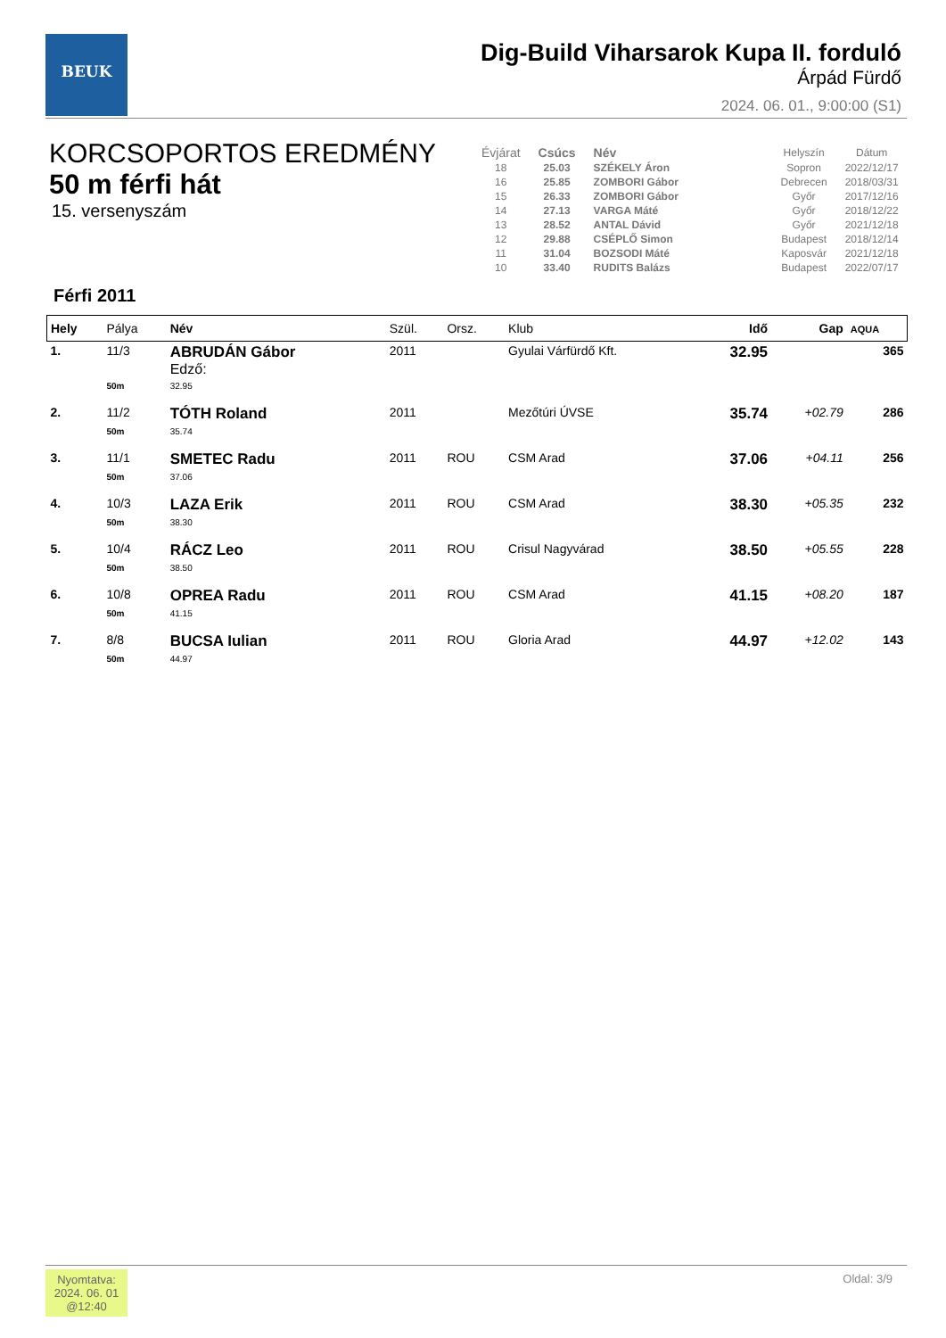BEUK
Dig-Build Viharsarok Kupa II. forduló
Árpád Fürdő
2024. 06. 01., 9:00:00 (S1)
KORCSOPORTOS EREDMÉNY
50 m férfi hát
15. versenyszám
| Évjárat | Csúcs | Név | Helyszín | Dátum |
| --- | --- | --- | --- | --- |
| 18 | 25.03 | SZÉKELY Áron | Sopron | 2022/12/17 |
| 16 | 25.85 | ZOMBORI Gábor | Debrecen | 2018/03/31 |
| 15 | 26.33 | ZOMBORI Gábor | Győr | 2017/12/16 |
| 14 | 27.13 | VARGA Máté | Győr | 2018/12/22 |
| 13 | 28.52 | ANTAL Dávid | Győr | 2021/12/18 |
| 12 | 29.88 | CSÉPLŐ Simon | Budapest | 2018/12/14 |
| 11 | 31.04 | BOZSODI Máté | Kaposvár | 2021/12/18 |
| 10 | 33.40 | RUDITS Balázs | Budapest | 2022/07/17 |
Férfi 2011
| Hely | Pálya | Név | Szül. | Orsz. | Klub | Idő | Gap | AQUA |
| --- | --- | --- | --- | --- | --- | --- | --- | --- |
| 1. | 11/3 | ABRUDÁN Gábor Edző: | 2011 | | Gyulai Várfürdő Kft. | 32.95 | | 365 |
| | 50m | 32.95 | | | | | | |
| 2. | 11/2 | TÓTH Roland | 2011 | | Mezőtúri ÚVSE | 35.74 | +02.79 | 286 |
| | 50m | 35.74 | | | | | | |
| 3. | 11/1 | SMETEC Radu | 2011 | ROU | CSM Arad | 37.06 | +04.11 | 256 |
| | 50m | 37.06 | | | | | | |
| 4. | 10/3 | LAZA Erik | 2011 | ROU | CSM Arad | 38.30 | +05.35 | 232 |
| | 50m | 38.30 | | | | | | |
| 5. | 10/4 | RÁCZ Leo | 2011 | ROU | Crisul Nagyvárad | 38.50 | +05.55 | 228 |
| | 50m | 38.50 | | | | | | |
| 6. | 10/8 | OPREA Radu | 2011 | ROU | CSM Arad | 41.15 | +08.20 | 187 |
| | 50m | 41.15 | | | | | | |
| 7. | 8/8 | BUCSA Iulian | 2011 | ROU | Gloria Arad | 44.97 | +12.02 | 143 |
| | 50m | 44.97 | | | | | | |
Nyomtatva:
2024. 06. 01
@12:40
Oldal: 3/9